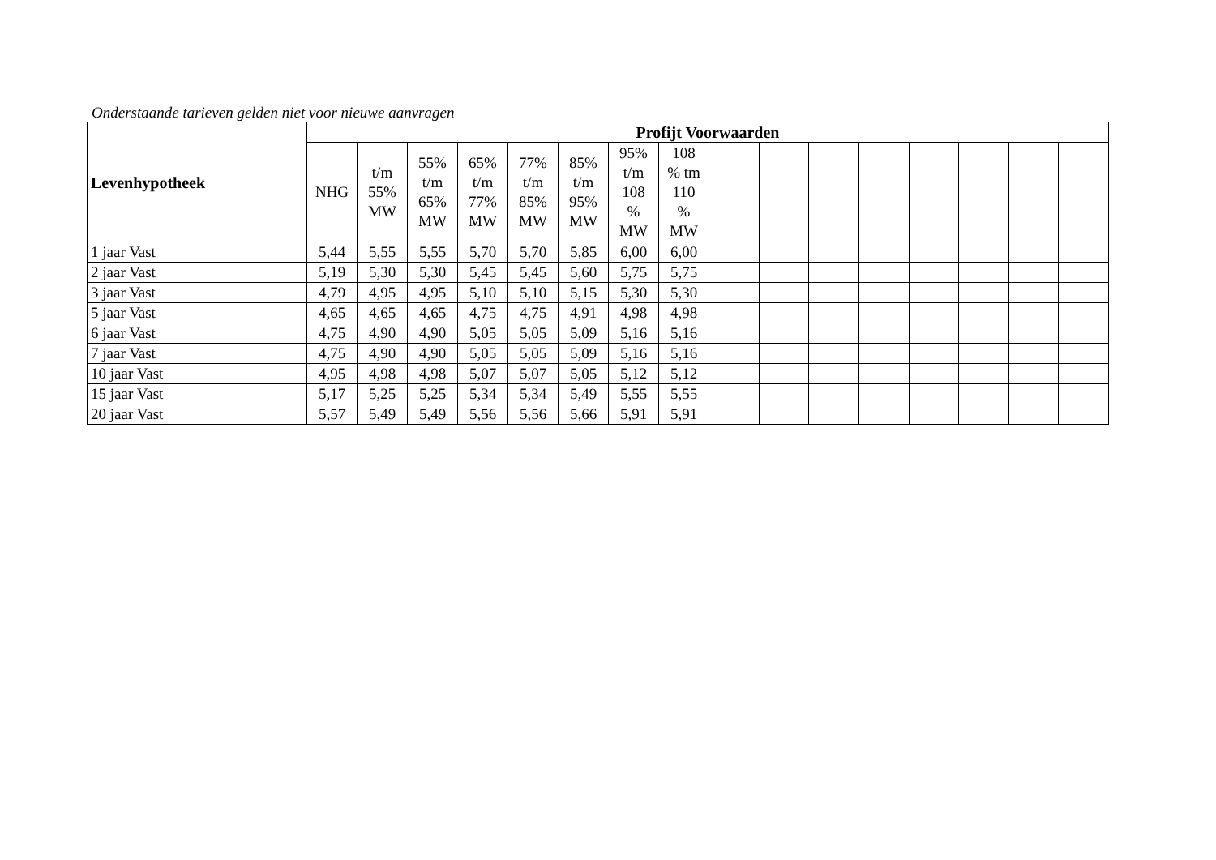Onderstaande tarieven gelden niet voor nieuwe aanvragen
| Levenhypotheek | Profijt Voorwaarden | | | | | | | | | | | | | | | |
| --- | --- | --- | --- | --- | --- | --- | --- | --- | --- | --- | --- | --- | --- | --- | --- | --- |
| | NHG | t/m 55% MW | 55% t/m 65% MW | 65% t/m 77% MW | 77% t/m 85% MW | 85% t/m 95% MW | 95% t/m 108 % MW | 108 % tm 110 % MW | | | | | | | | |
| 1 jaar Vast | 5,44 | 5,55 | 5,55 | 5,70 | 5,70 | 5,85 | 6,00 | 6,00 | | | | | | | | |
| 2 jaar Vast | 5,19 | 5,30 | 5,30 | 5,45 | 5,45 | 5,60 | 5,75 | 5,75 | | | | | | | | |
| 3 jaar Vast | 4,79 | 4,95 | 4,95 | 5,10 | 5,10 | 5,15 | 5,30 | 5,30 | | | | | | | | |
| 5 jaar Vast | 4,65 | 4,65 | 4,65 | 4,75 | 4,75 | 4,91 | 4,98 | 4,98 | | | | | | | | |
| 6 jaar Vast | 4,75 | 4,90 | 4,90 | 5,05 | 5,05 | 5,09 | 5,16 | 5,16 | | | | | | | | |
| 7 jaar Vast | 4,75 | 4,90 | 4,90 | 5,05 | 5,05 | 5,09 | 5,16 | 5,16 | | | | | | | | |
| 10 jaar Vast | 4,95 | 4,98 | 4,98 | 5,07 | 5,07 | 5,05 | 5,12 | 5,12 | | | | | | | | |
| 15 jaar Vast | 5,17 | 5,25 | 5,25 | 5,34 | 5,34 | 5,49 | 5,55 | 5,55 | | | | | | | | |
| 20 jaar Vast | 5,57 | 5,49 | 5,49 | 5,56 | 5,56 | 5,66 | 5,91 | 5,91 | | | | | | | | |